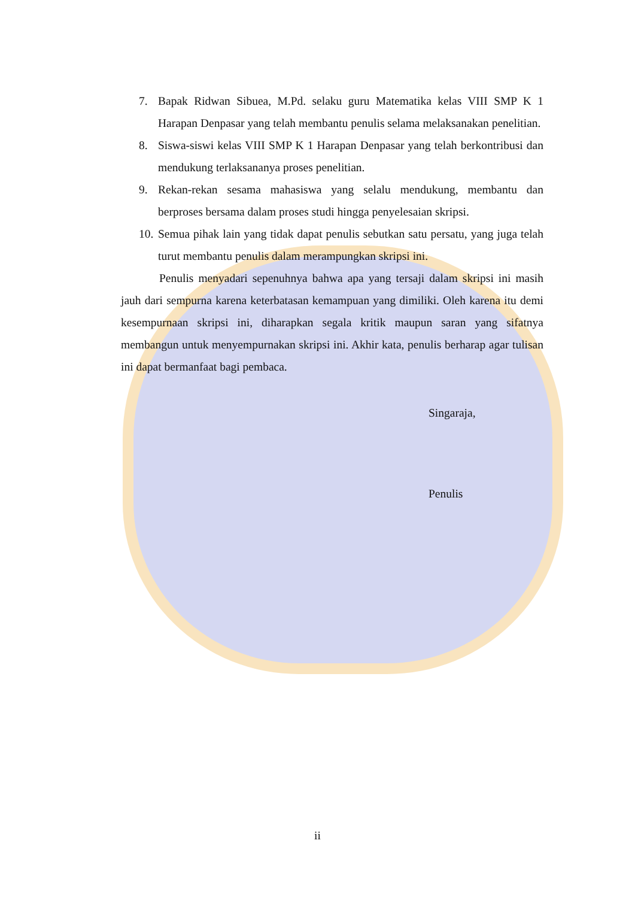7. Bapak Ridwan Sibuea, M.Pd. selaku guru Matematika kelas VIII SMP K 1 Harapan Denpasar yang telah membantu penulis selama melaksanakan penelitian.
8. Siswa-siswi kelas VIII SMP K 1 Harapan Denpasar yang telah berkontribusi dan mendukung terlaksananya proses penelitian.
9. Rekan-rekan sesama mahasiswa yang selalu mendukung, membantu dan berproses bersama dalam proses studi hingga penyelesaian skripsi.
10. Semua pihak lain yang tidak dapat penulis sebutkan satu persatu, yang juga telah turut membantu penulis dalam merampungkan skripsi ini.
Penulis menyadari sepenuhnya bahwa apa yang tersaji dalam skripsi ini masih jauh dari sempurna karena keterbatasan kemampuan yang dimiliki. Oleh karena itu demi kesempurnaan skripsi ini, diharapkan segala kritik maupun saran yang sifatnya membangun untuk menyempurnakan skripsi ini. Akhir kata, penulis berharap agar tulisan ini dapat bermanfaat bagi pembaca.
Singaraja,
Penulis
ii